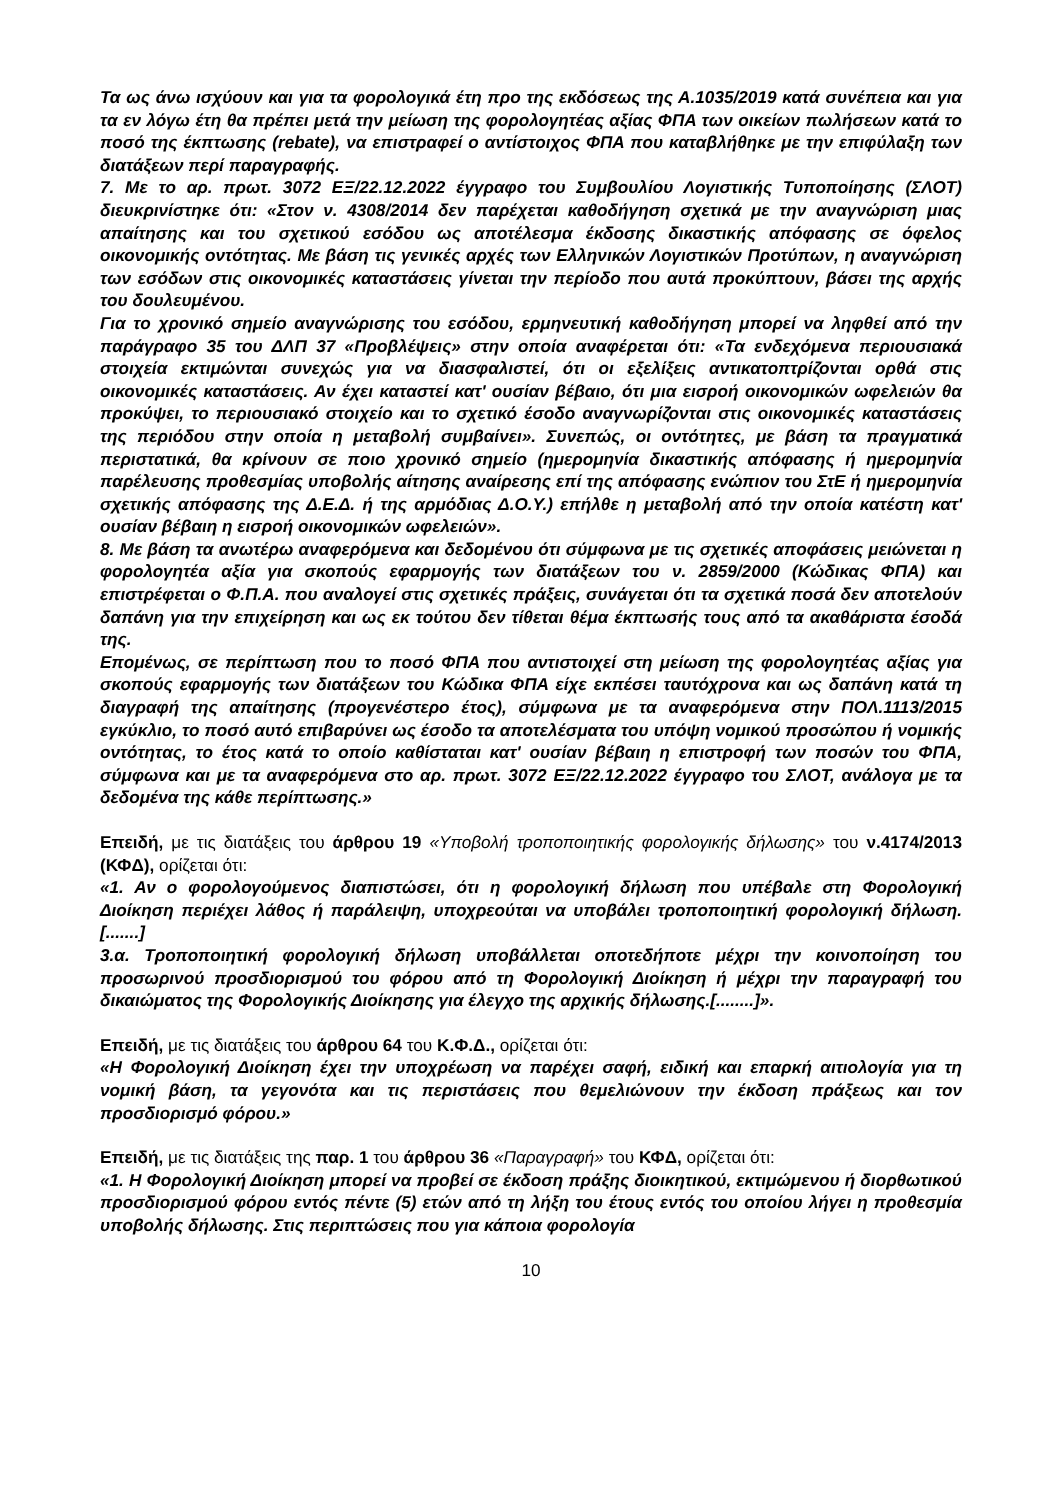Τα ως άνω ισχύουν και για τα φορολογικά έτη προ της εκδόσεως της Α.1035/2019 κατά συνέπεια και για τα εν λόγω έτη θα πρέπει μετά την μείωση της φορολογητέας αξίας ΦΠΑ των οικείων πωλήσεων κατά το ποσό της έκπτωσης (rebate), να επιστραφεί ο αντίστοιχος ΦΠΑ που καταβλήθηκε με την επιφύλαξη των διατάξεων περί παραγραφής.
7. Με το αρ. πρωτ. 3072 ΕΞ/22.12.2022 έγγραφο του Συμβουλίου Λογιστικής Τυποποίησης (ΣΛΟΤ) διευκρινίστηκε ότι: «Στον ν. 4308/2014 δεν παρέχεται καθοδήγηση σχετικά με την αναγνώριση μιας απαίτησης και του σχετικού εσόδου ως αποτέλεσμα έκδοσης δικαστικής απόφασης σε όφελος οικονομικής οντότητας. Με βάση τις γενικές αρχές των Ελληνικών Λογιστικών Προτύπων, η αναγνώριση των εσόδων στις οικονομικές καταστάσεις γίνεται την περίοδο που αυτά προκύπτουν, βάσει της αρχής του δουλευμένου.
Για το χρονικό σημείο αναγνώρισης του εσόδου, ερμηνευτική καθοδήγηση μπορεί να ληφθεί από την παράγραφο 35 του ΔΛΠ 37 «Προβλέψεις» στην οποία αναφέρεται ότι: «Τα ενδεχόμενα περιουσιακά στοιχεία εκτιμώνται συνεχώς για να διασφαλιστεί, ότι οι εξελίξεις αντικατοπτρίζονται ορθά στις οικονομικές καταστάσεις. Αν έχει καταστεί κατ' ουσίαν βέβαιο, ότι μια εισροή οικονομικών ωφελειών θα προκύψει, το περιουσιακό στοιχείο και το σχετικό έσοδο αναγνωρίζονται στις οικονομικές καταστάσεις της περιόδου στην οποία η μεταβολή συμβαίνει». Συνεπώς, οι οντότητες, με βάση τα πραγματικά περιστατικά, θα κρίνουν σε ποιο χρονικό σημείο (ημερομηνία δικαστικής απόφασης ή ημερομηνία παρέλευσης προθεσμίας υποβολής αίτησης αναίρεσης επί της απόφασης ενώπιον του ΣτΕ ή ημερομηνία σχετικής απόφασης της Δ.Ε.Δ. ή της αρμόδιας Δ.Ο.Υ.) επήλθε η μεταβολή από την οποία κατέστη κατ' ουσίαν βέβαιη η εισροή οικονομικών ωφελειών».
8. Με βάση τα ανωτέρω αναφερόμενα και δεδομένου ότι σύμφωνα με τις σχετικές αποφάσεις μειώνεται η φορολογητέα αξία για σκοπούς εφαρμογής των διατάξεων του ν. 2859/2000 (Κώδικας ΦΠΑ) και επιστρέφεται ο Φ.Π.Α. που αναλογεί στις σχετικές πράξεις, συνάγεται ότι τα σχετικά ποσά δεν αποτελούν δαπάνη για την επιχείρηση και ως εκ τούτου δεν τίθεται θέμα έκπτωσής τους από τα ακαθάριστα έσοδά της.
Επομένως, σε περίπτωση που το ποσό ΦΠΑ που αντιστοιχεί στη μείωση της φορολογητέας αξίας για σκοπούς εφαρμογής των διατάξεων του Κώδικα ΦΠΑ είχε εκπέσει ταυτόχρονα και ως δαπάνη κατά τη διαγραφή της απαίτησης (προγενέστερο έτος), σύμφωνα με τα αναφερόμενα στην ΠΟΛ.1113/2015 εγκύκλιο, το ποσό αυτό επιβαρύνει ως έσοδο τα αποτελέσματα του υπόψη νομικού προσώπου ή νομικής οντότητας, το έτος κατά το οποίο καθίσταται κατ' ουσίαν βέβαιη η επιστροφή των ποσών του ΦΠΑ, σύμφωνα και με τα αναφερόμενα στο αρ. πρωτ. 3072 ΕΞ/22.12.2022 έγγραφο του ΣΛΟΤ, ανάλογα με τα δεδομένα της κάθε περίπτωσης.»
Επειδή, με τις διατάξεις του άρθρου 19 «Υποβολή τροποποιητικής φορολογικής δήλωσης» του ν.4174/2013 (ΚΦΔ), ορίζεται ότι:
«1. Αν ο φορολογούμενος διαπιστώσει, ότι η φορολογική δήλωση που υπέβαλε στη Φορολογική Διοίκηση περιέχει λάθος ή παράλειψη, υποχρεούται να υποβάλει τροποποιητική φορολογική δήλωση. [.......]
3.α. Τροποποιητική φορολογική δήλωση υποβάλλεται οποτεδήποτε μέχρι την κοινοποίηση του προσωρινού προσδιορισμού του φόρου από τη Φορολογική Διοίκηση ή μέχρι την παραγραφή του δικαιώματος της Φορολογικής Διοίκησης για έλεγχο της αρχικής δήλωσης.[........]».
Επειδή, με τις διατάξεις του άρθρου 64 του Κ.Φ.Δ., ορίζεται ότι:
«Η Φορολογική Διοίκηση έχει την υποχρέωση να παρέχει σαφή, ειδική και επαρκή αιτιολογία για τη νομική βάση, τα γεγονότα και τις περιστάσεις που θεμελιώνουν την έκδοση πράξεως και τον προσδιορισμό φόρου.»
Επειδή, με τις διατάξεις της παρ. 1 του άρθρου 36 «Παραγραφή» του ΚΦΔ, ορίζεται ότι:
«1. Η Φορολογική Διοίκηση μπορεί να προβεί σε έκδοση πράξης διοικητικού, εκτιμώμενου ή διορθωτικού προσδιορισμού φόρου εντός πέντε (5) ετών από τη λήξη του έτους εντός του οποίου λήγει η προθεσμία υποβολής δήλωσης. Στις περιπτώσεις που για κάποια φορολογία
10